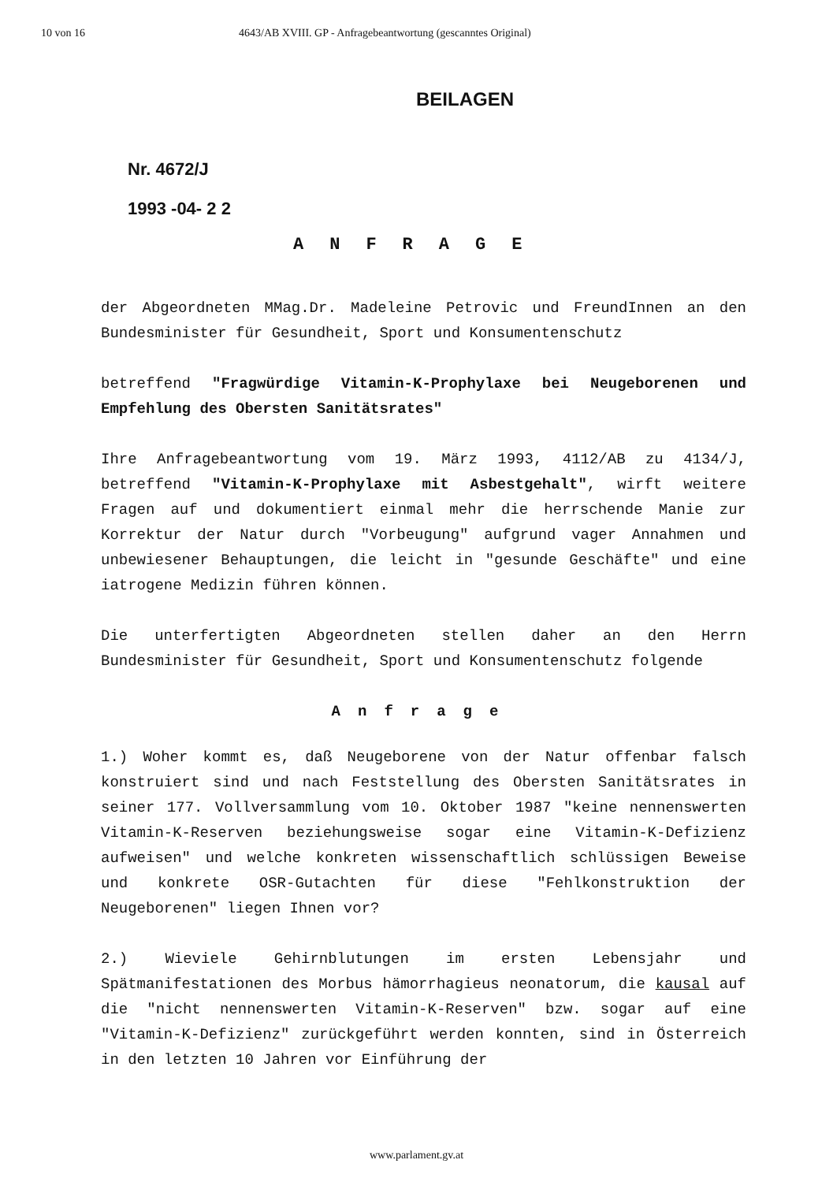10 von 16 4643/AB XVIII. GP - Anfragebeantwortung (gescanntes Original)
BEILAGEN
Nr. 4672/J
1993 -04- 2 2
ANFRAGE
der Abgeordneten MMag.Dr. Madeleine Petrovic und FreundInnen an den Bundesminister für Gesundheit, Sport und Konsumentenschutz
betreffend "Fragwürdige Vitamin-K-Prophylaxe bei Neugeborenen und Empfehlung des Obersten Sanitätsrates"
Ihre Anfragebeantwortung vom 19. März 1993, 4112/AB zu 4134/J, betreffend "Vitamin-K-Prophylaxe mit Asbestgehalt", wirft weitere Fragen auf und dokumentiert einmal mehr die herrschende Manie zur Korrektur der Natur durch "Vorbeugung" aufgrund vager Annahmen und unbewiesener Behauptungen, die leicht in "gesunde Geschäfte" und eine iatrogene Medizin führen können.
Die unterfertigten Abgeordneten stellen daher an den Herrn Bundesminister für Gesundheit, Sport und Konsumentenschutz folgende
Anfrage
1.) Woher kommt es, daß Neugeborene von der Natur offenbar falsch konstruiert sind und nach Feststellung des Obersten Sanitätsrates in seiner 177. Vollversammlung vom 10. Oktober 1987 "keine nennenswerten Vitamin-K-Reserven beziehungsweise sogar eine Vitamin-K-Defizienz aufweisen" und welche konkreten wissenschaftlich schlüssigen Beweise und konkrete OSR-Gutachten für diese "Fehlkonstruktion der Neugeborenen" liegen Ihnen vor?
2.) Wieviele Gehirnblutungen im ersten Lebensjahr und Spätmanifestationen des Morbus hämorrhagieus neonatorum, die kausal auf die "nicht nennenswerten Vitamin-K-Reserven" bzw. sogar auf eine "Vitamin-K-Defizienz" zurückgeführt werden konnten, sind in Österreich in den letzten 10 Jahren vor Einführung der
www.parlament.gv.at